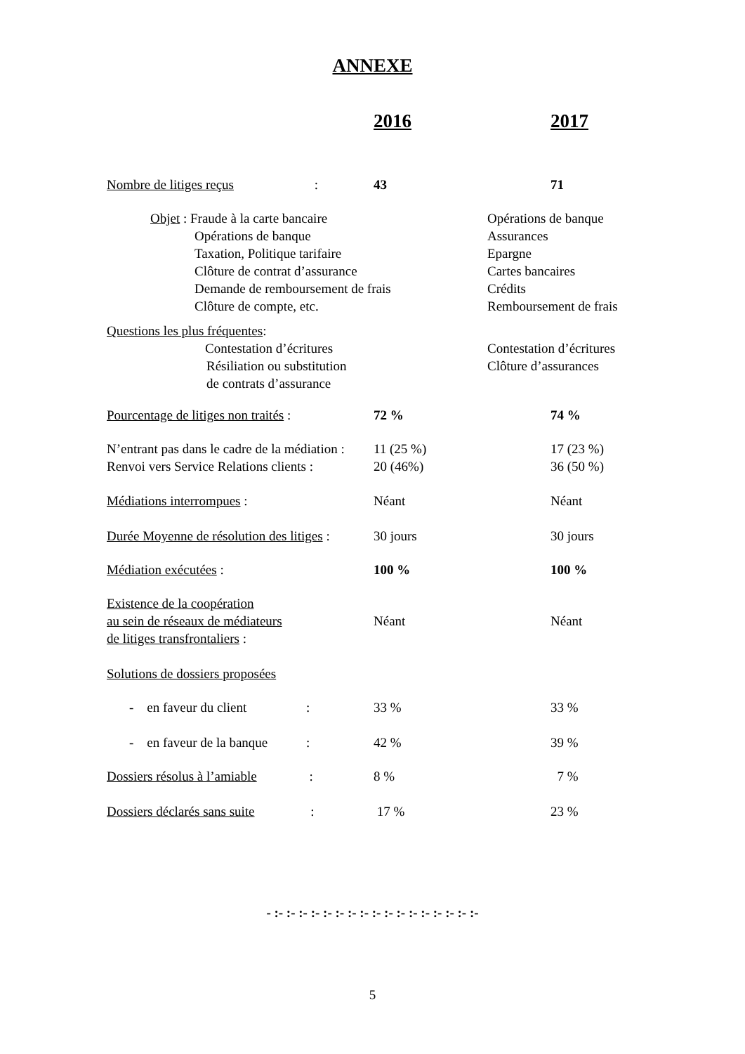ANNEXE
| | 2016 | 2017 |
| Nombre de litiges reçus : | 43 | 71 |
| Objet : Fraude à la carte bancaire Opérations de banque Taxation, Politique tarifaire Clôture de contrat d’assurance Demande de remboursement de frais Clôture de compte, etc. | | Opérations de banque Assurances Epargne Cartes bancaires Crédits Remboursement de frais |
| Questions les plus fréquentes : Contestation d’écritures Résiliation ou substitution de contrats d’assurance | | Contestation d’écritures Clôture d’assurances |
| Pourcentage de litiges non traités : | 72 % | 74 % |
| N’entrant pas dans le cadre de la médiation : Renvoi vers Service Relations clients : | 11 (25 %) 20 (46%) | 17 (23 %) 36 (50 %) |
| Médiations interrompues : | Néant | Néant |
| Durée Moyenne de résolution des litiges : | 30 jours | 30 jours |
| Médiation exécutées : | 100 % | 100 % |
| Existence de la coopération au sein de réseaux de médiateurs de litiges transfrontaliers : | Néant | Néant |
| Solutions de dossiers proposées | | |
| - en faveur du client : | 33 % | 33 % |
| - en faveur de la banque : | 42 % | 39 % |
| Dossiers résolus à l’amiable : | 8 % | 7 % |
| Dossiers déclarés sans suite : | 17 % | 23 % |
- :- :- :- :- :- :- :- :- :- :- :- :- :- :- :- :- :-
5